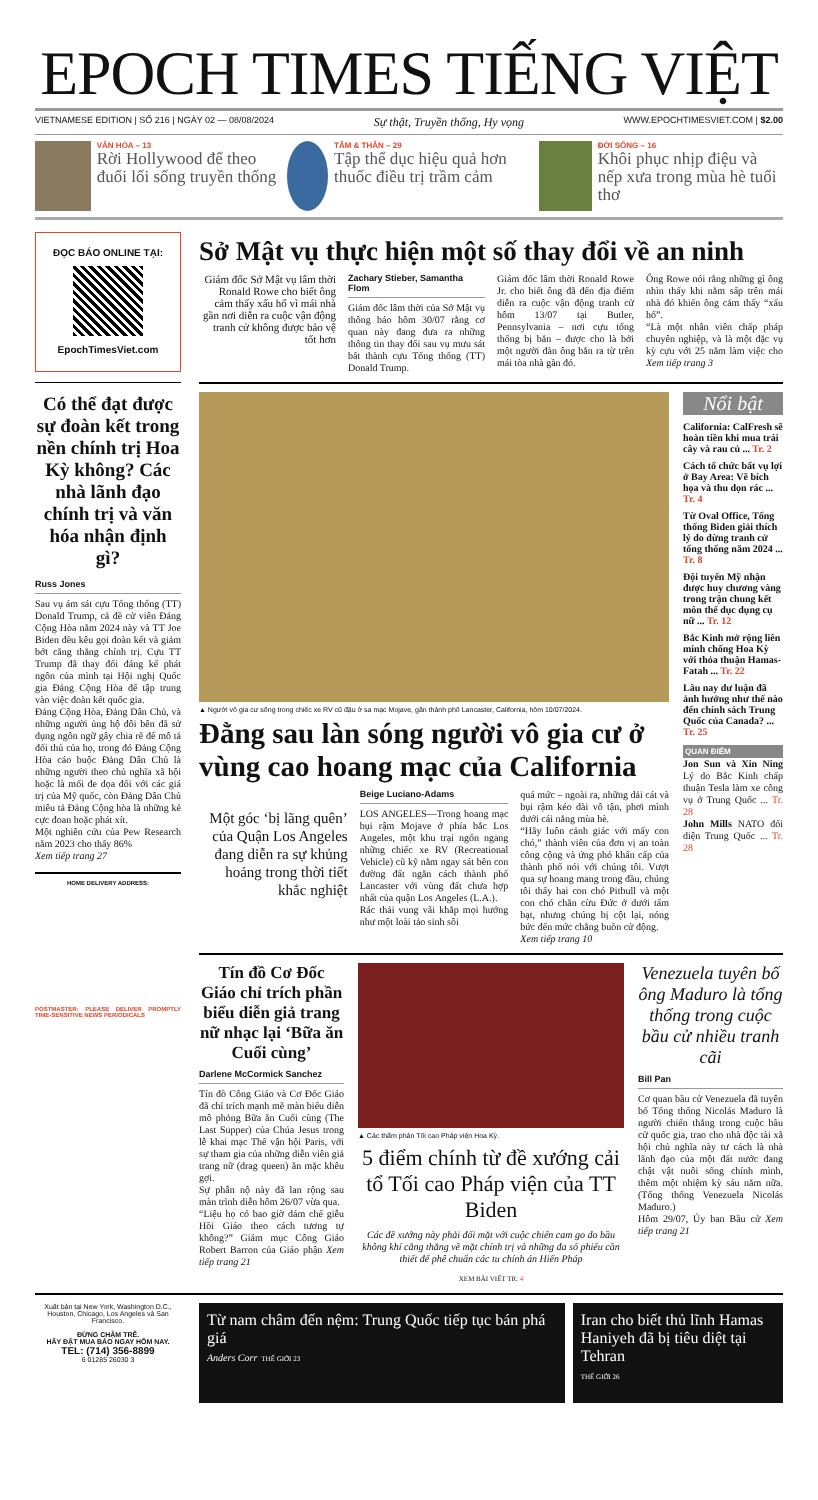EPOCH TIMES TIẾNG VIỆT
VIETNAMESE EDITION | SỐ 216 | NGÀY 02 — 08/08/2024 Sự thật, Truyền thống, Hy vọng WWW.EPOCHTIMESVIET.COM | $2.00
VĂN HÓA – 13
Rời Hollywood để theo đuổi lối sống truyền thống
TÂM & THÂN – 29
Tập thể dục hiệu quả hơn thuốc điều trị trầm cảm
ĐỜI SỐNG – 16
Khôi phục nhịp điệu và nếp xưa trong mùa hè tuổi thơ
ĐỌC BÁO ONLINE TẠI:
EpochTimesViet.com
Có thể đạt được sự đoàn kết trong nền chính trị Hoa Kỳ không? Các nhà lãnh đạo chính trị và văn hóa nhận định gì?
Russ Jones
Sau vụ ám sát cựu Tổng thống (TT) Donald Trump, cả đề cử viên Đảng Cộng Hòa năm 2024 này và TT Joe Biden đều kêu gọi đoàn kết và giảm bớt căng thẳng chính trị. Cựu TT Trump đã thay đổi đáng kể phát ngôn của mình tại Hội nghị Quốc gia Đảng Cộng Hòa để tập trung vào việc đoàn kết quốc gia.
Đảng Cộng Hòa, Đảng Dân Chủ, và những người ủng hộ đôi bên đã sử dụng ngôn ngữ gây chia rẽ để mô tả đối thủ của họ, trong đó Đảng Cộng Hòa cáo buộc Đảng Dân Chủ là những người theo chủ nghĩa xã hội hoặc là mối đe dọa đối với các giá trị của Mỹ quốc, còn Đảng Dân Chủ miêu tả Đảng Cộng hòa là những kẻ cực đoan hoặc phát xít.
Một nghiên cứu của Pew Research năm 2023 cho thấy 86%
Xem tiếp trang 27
HOME DELIVERY ADDRESS:
POSTMASTER: PLEASE DELIVER PROMPTLY TIME-SENSITIVE NEWS PERIODICALS
Sở Mật vụ thực hiện một số thay đổi về an ninh
Giám đốc Sở Mật vụ lâm thời Ronald Rowe cho biết ông cảm thấy xấu hổ vì mái nhà gần nơi diễn ra cuộc vận động tranh cử không được bảo vệ tốt hơn
Zachary Stieber, Samantha Flom
Giám đốc lâm thời của Sở Mật vụ thông báo hôm 30/07 rằng cơ quan này đang đưa ra những thông tin thay đổi sau vụ mưu sát bất thành cựu Tổng thống (TT) Donald Trump.
Giám đốc lâm thời Ronald Rowe Jr. cho biết ông đã đến địa điểm diễn ra cuộc vận động tranh cử hôm 13/07 tại Butler, Pennsylvania – nơi cựu tổng thống bị bắn – được cho là bởi một người đàn ông bắn ra từ trên mái tòa nhà gần đó.
Ông Rowe nói rằng những gì ông nhìn thấy khi nằm sấp trên mái nhà đó khiến ông cảm thấy “xấu hổ”.
“Là một nhân viên chấp pháp chuyên nghiệp, và là một đặc vụ kỳ cựu với 25 năm làm việc cho Xem tiếp trang 3
▲ Người vô gia cư sống trong chiếc xe RV cũ đậu ở sa mạc Mojave, gần thành phố Lancaster, California, hôm 10/07/2024.
Đằng sau làn sóng người vô gia cư ở vùng cao hoang mạc của California
Một góc ‘bị lãng quên’ của Quận Los Angeles đang diễn ra sự khủng hoảng trong thời tiết khắc nghiệt
Beige Luciano-Adams
LOS ANGELES—Trong hoang mạc bụi rậm Mojave ở phía bắc Los Angeles, một khu trại ngổn ngang những chiếc xe RV (Recreational Vehicle) cũ kỹ nằm ngay sát bên con đường đất ngăn cách thành phố Lancaster với vùng đất chưa hợp nhất của quận Los Angeles (L.A.).
Rác thải vung vãi khắp mọi hướng như một loài tảo sinh sôi
quá mức – ngoài ra, những dải cát và bụi rậm kéo dài vô tận, phơi mình dưới cái nắng mùa hè.
“Hãy luôn cảnh giác với mấy con chó,” thành viên của đơn vị an toàn công cộng và ứng phó khẩn cấp của thành phố nói với chúng tôi. Vượt qua sự hoang mang trong đầu, chúng tôi thấy hai con chó Pitbull và một con chó chăn cừu Đức ở dưới tấm bạt, nhưng chúng bị cột lại, nóng bức đến mức chẳng buồn cử động.
Xem tiếp trang 10
Nổi bật
California: CalFresh sẽ hoàn tiền khi mua trái cây và rau củ ... Tr. 2
Cách tổ chức bất vụ lợi ở Bay Area: Vẽ bích họa và thu dọn rác ... Tr. 4
Từ Oval Office, Tổng thống Biden giải thích lý do dừng tranh cử tổng thống năm 2024 ... Tr. 8
Đội tuyển Mỹ nhận được huy chương vàng trong trận chung kết môn thể dục dụng cụ nữ ... Tr. 12
Bắc Kinh mở rộng liên minh chống Hoa Kỳ với thỏa thuận Hamas-Fatah ... Tr. 22
Lâu nay dư luận đã ảnh hưởng như thế nào đến chính sách Trung Quốc của Canada? ... Tr. 25
QUAN ĐIỂM
Jon Sun và Xin Ning Lý do Bắc Kinh chấp thuận Tesla làm xe công vụ ở Trung Quốc ... Tr. 28
John Mills NATO đối diện Trung Quốc ... Tr. 28
Tín đồ Cơ Đốc Giáo chỉ trích phần biểu diễn giả trang nữ nhạc lại ‘Bữa ăn Cuối cùng’
Darlene McCormick Sanchez
Tín đồ Công Giáo và Cơ Đốc Giáo đã chỉ trích mạnh mẽ màn biểu diễn mô phỏng Bữa ăn Cuối cùng (The Last Supper) của Chúa Jesus trong lễ khai mạc Thế vận hội Paris, với sự tham gia của những diễn viên giả trang nữ (drag queen) ăn mặc khêu gợi.
Sự phẫn nộ này đã lan rộng sau màn trình diễn hôm 26/07 vừa qua.
“Liệu họ có bao giờ dám chế giễu Hồi Giáo theo cách tương tự không?” Giám mục Công Giáo Robert Barron của Giáo phận Xem tiếp trang 21
▲ Các thẩm phán Tối cao Pháp viện Hoa Kỳ.
5 điểm chính từ đề xướng cải tổ Tối cao Pháp viện của TT Biden
Các đề xướng này phải đối mặt với cuộc chiến cam go do bầu không khí căng thẳng về mặt chính trị và những đa số phiếu cần thiết để phê chuẩn các tu chính án Hiến Pháp
XEM BÀI VIẾT TR. 4
Venezuela tuyên bố ông Maduro là tổng thống trong cuộc bầu cử nhiều tranh cãi
Bill Pan
Cơ quan bầu cử Venezuela đã tuyên bố Tổng thống Nicolás Maduro là người chiến thắng trong cuộc bầu cử quốc gia, trao cho nhà độc tài xã hội chủ nghĩa này tư cách là nhà lãnh đạo của một đất nước đang chật vật nuôi sống chính mình, thêm một nhiệm kỳ sáu năm nữa. (Tổng thống Venezuela Nicolás Maduro.)
Hôm 29/07, Ủy ban Bầu cử Xem tiếp trang 21
Xuất bản tại New York, Washington D.C., Houston, Chicago, Los Angeles và San Francisco.
ĐỪNG CHẬM TRỄ.
HÃY ĐẶT MUA BÁO NGAY HÔM NAY.
TEL: (714) 356-8899
6 01285 26030 3
Từ nam châm đến nệm: Trung Quốc tiếp tục bán phá giá
Anders Corr THẾ GIỚI 23
Iran cho biết thủ lĩnh Hamas Haniyeh đã bị tiêu diệt tại Tehran
THẾ GIỚI 26